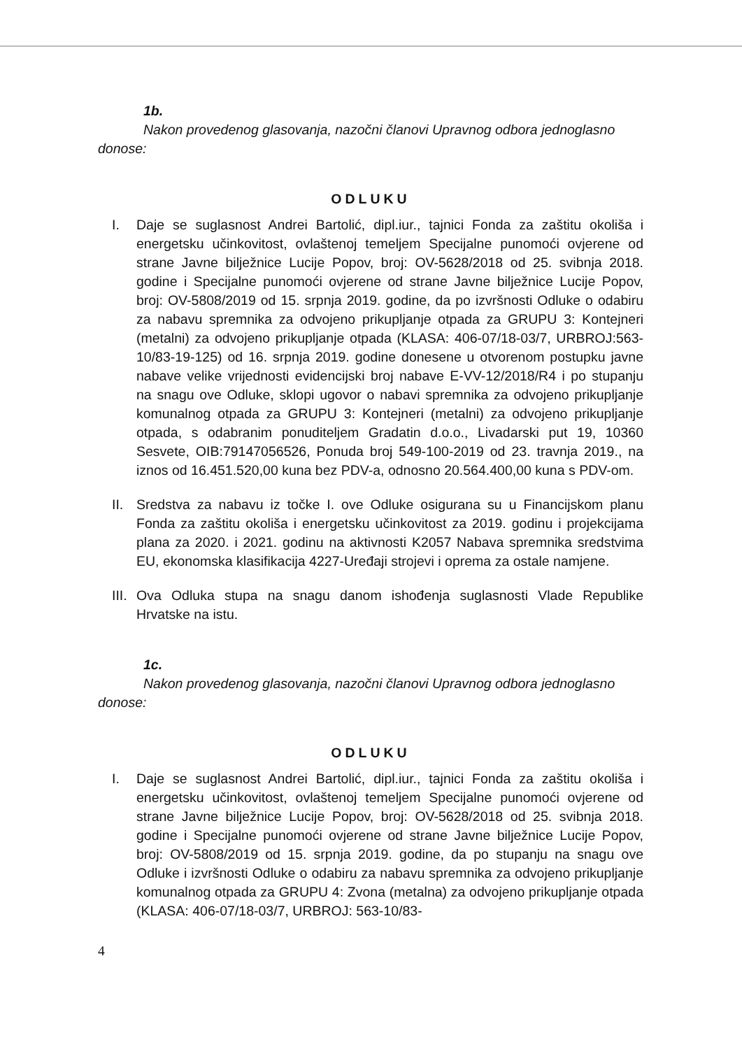1b.
Nakon provedenog glasovanja, nazočni članovi Upravnog odbora jednoglasno donose:
ODLUKU
I. Daje se suglasnost Andrei Bartolić, dipl.iur., tajnici Fonda za zaštitu okoliša i energetsku učinkovitost, ovlaštenoj temeljem Specijalne punomoći ovjerene od strane Javne bilježnice Lucije Popov, broj: OV-5628/2018 od 25. svibnja 2018. godine i Specijalne punomoći ovjerene od strane Javne bilježnice Lucije Popov, broj: OV-5808/2019 od 15. srpnja 2019. godine, da po izvršnosti Odluke o odabiru za nabavu spremnika za odvojeno prikupljanje otpada za GRUPU 3: Kontejneri (metalni) za odvojeno prikupljanje otpada (KLASA: 406-07/18-03/7, URBROJ:563-10/83-19-125) od 16. srpnja 2019. godine donesene u otvorenom postupku javne nabave velike vrijednosti evidencijski broj nabave E-VV-12/2018/R4 i po stupanju na snagu ove Odluke, sklopi ugovor o nabavi spremnika za odvojeno prikupljanje komunalnog otpada za GRUPU 3: Kontejneri (metalni) za odvojeno prikupljanje otpada, s odabranim ponuditeljem Gradatin d.o.o., Livadarski put 19, 10360 Sesvete, OIB:79147056526, Ponuda broj 549-100-2019 od 23. travnja 2019., na iznos od 16.451.520,00 kuna bez PDV-a, odnosno 20.564.400,00 kuna s PDV-om.
II.
Sredstva za nabavu iz točke I. ove Odluke osigurana su u Financijskom planu Fonda za zaštitu okoliša i energetsku učinkovitost za 2019. godinu i projekcijama plana za 2020. i 2021. godinu na aktivnosti K2057 Nabava spremnika sredstvima EU, ekonomska klasifikacija 4227-Uređaji strojevi i oprema za ostale namjene.
III.
Ova Odluka stupa na snagu danom ishođenja suglasnosti Vlade Republike Hrvatske na istu.
1c.
Nakon provedenog glasovanja, nazočni članovi Upravnog odbora jednoglasno donose:
ODLUKU
I. Daje se suglasnost Andrei Bartolić, dipl.iur., tajnici Fonda za zaštitu okoliša i energetsku učinkovitost, ovlaštenoj temeljem Specijalne punomoći ovjerene od strane Javne bilježnice Lucije Popov, broj: OV-5628/2018 od 25. svibnja 2018. godine i Specijalne punomoći ovjerene od strane Javne bilježnice Lucije Popov, broj: OV-5808/2019 od 15. srpnja 2019. godine, da po stupanju na snagu ove Odluke i izvršnosti Odluke o odabiru za nabavu spremnika za odvojeno prikupljanje komunalnog otpada za GRUPU 4: Zvona (metalna) za odvojeno prikupljanje otpada (KLASA: 406-07/18-03/7, URBROJ: 563-10/83-
4